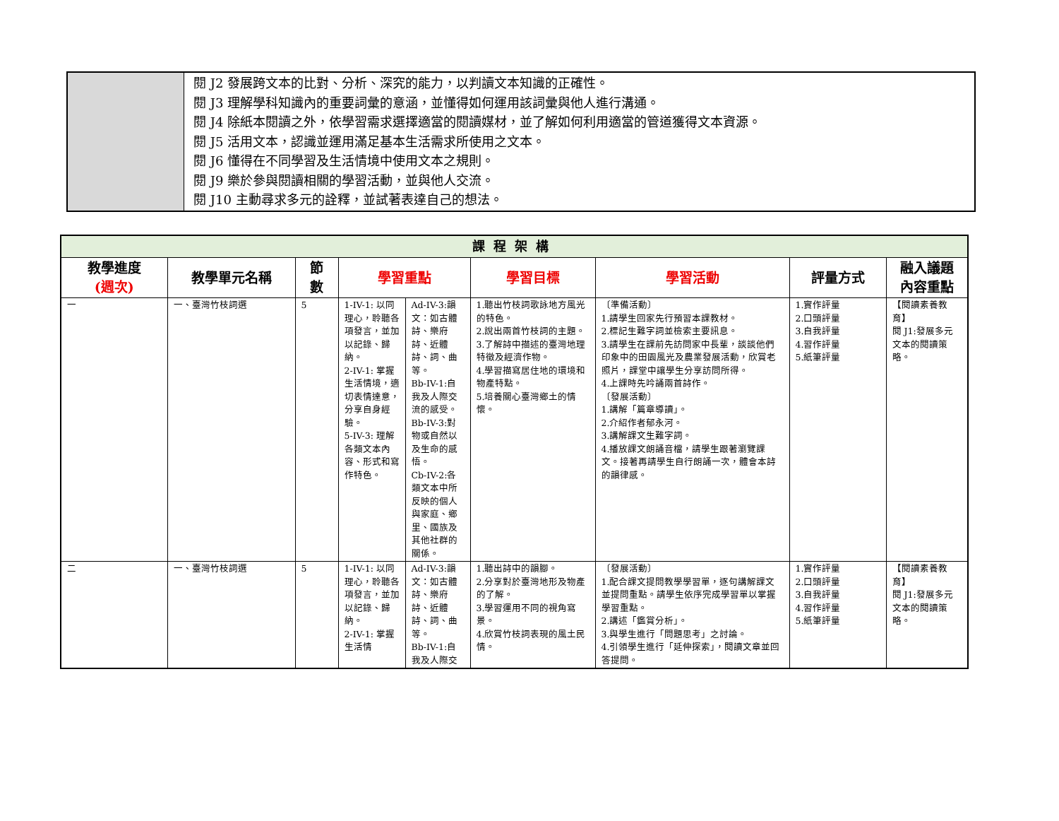| | 閱 J2 發展跨文本的比對、分析、深究的能力，以判讀文本知識的正確性。 閱 J3 理解學科知識內的重要詞彙的意涵，並懂得如何運用該詞彙與他人進行溝通。 閱 J4 除紙本閱讀之外，依學習需求選擇適當的閱讀媒材，並了解如何利用適當的管道獲得文本資源。 閱 J5 活用文本，認識並運用滿足基本生活需求所使用之文本。 閱 J6 懂得在不同學習及生活情境中使用文本之規則。 閱 J9 樂於參與閱讀相關的學習活動，並與他人交流。 閱 J10 主動尋求多元的詮釋，並試著表達自己的想法。 |
| 課程架構 | | | | | | | | |
| 教學進度 (週次) | 教學單元名稱 | 節 數 | 學習重點 | | 學習目標 | 學習活動 | 評量方式 | 融入議題 內容重點 |
| 一 | 一、臺灣竹枝詞選 | 5 | 1-IV-1: 以同理心，聆聽各項發言，並加以記錄、歸納。 2-IV-1: 掌握生活情境，適切表情達意，分享自身經驗。 5-IV-3: 理解各類文本內容、形式和寫作特色。 | Ad-IV-3:韻文：如古體詩、樂府詩、近體詩、詞、曲等。 Bb-IV-1:自我及人際交流的感受。 Bb-IV-3:對物或自然以及生命的感悟。 Cb-IV-2:各類文本中所反映的個人與家庭、鄉里、國族及其他社群的關係。 | 1.聽出竹枝詞歌詠地方風光的特色。 2.說出兩首竹枝詞的主題。 3.了解詩中描述的臺灣地理特徵及經濟作物。 4.學習描寫居住地的環境和物產特點。 5.培養關心臺灣鄉土的情懷。 | 〔準備活動〕 1.請學生回家先行預習本課教材。 2.標記生難字詞並檢索主要訊息。 3.請學生在課前先訪問家中長輩，談談他們印象中的田園風光及農業發展活動，欣賞老照片，課堂中讓學生分享訪問所得。 4.上課時先吟誦兩首詩作。 〔發展活動〕 1.講解「篇章導讀」。 2.介紹作者郁永河。 3.講解課文生難字詞。 4.播放課文朗誦音檔，請學生跟著瀏覽課文。接著再請學生自行朗誦一次，體會本詩的韻律感。 | 1.實作評量 2.口頭評量 3.自我評量 4.習作評量 5.紙筆評量 | 【閱讀素養教育】 閱 J1:發展多元文本的閱讀策略。 |
| 二 | 一、臺灣竹枝詞選 | 5 | 1-IV-1: 以同理心，聆聽各項發言，並加以記錄、歸納。 2-IV-1: 掌握生活情 | Ad-IV-3:韻文：如古體詩、樂府詩、近體詩、詞、曲等。 Bb-IV-1:自我及人際交 | 1.聽出詩中的韻腳。 2.分享對於臺灣地形及物產的了解。 3.學習運用不同的視角寫景。 4.欣賞竹枝詞表現的風土民情。 | 〔發展活動〕 1.配合課文提問教學學習單，逐句講解課文並提問重點。請學生依序完成學習單以掌握學習重點。 2.講述「鑑賞分析」。 3.與學生進行「問題思考」之討論。 4.引領學生進行「延伸探索」，閱讀文章並回答提問。 | 1.實作評量 2.口頭評量 3.自我評量 4.習作評量 5.紙筆評量 | 【閱讀素養教育】 閱 J1:發展多元文本的閱讀策略。 |